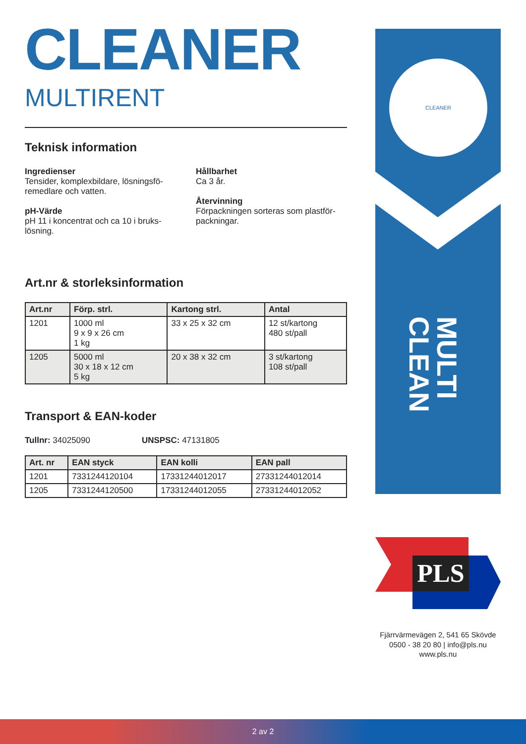CLEANER
MULTIRENT
Teknisk information
Ingredienser
Tensider, komplexbildare, lösningsfö-remedlare och vatten.
pH-Värde
pH 11 i koncentrat och ca 10 i bruks-lösning.
Hållbarhet
Ca 3 år.
Återvinning
Förpackningen sorteras som plastför-packningar.
Art.nr & storleksinformation
| Art.nr | Förp. strl. | Kartong strl. | Antal |
| --- | --- | --- | --- |
| 1201 | 1000 ml 9 x 9 x 26 cm 1 kg | 33 x 25 x 32 cm | 12 st/kartong 480 st/pall |
| 1205 | 5000 ml 30 x 18 x 12 cm 5 kg | 20 x 38 x 32 cm | 3 st/kartong 108 st/pall |
Transport & EAN-koder
Tullnr: 34025090 UNSPSC: 47131805
| Art. nr | EAN styck | EAN kolli | EAN pall |
| --- | --- | --- | --- |
| 1201 | 7331244120104 | 17331244012017 | 27331244012014 |
| 1205 | 7331244120500 | 17331244012055 | 27331244012052 |
CLEANER
MULTI CLEAN
PLS
Fjärrvärmevägen 2, 541 65 Skövde
0500 - 38 20 80 | info@pls.nu
www.pls.nu
2 av 2